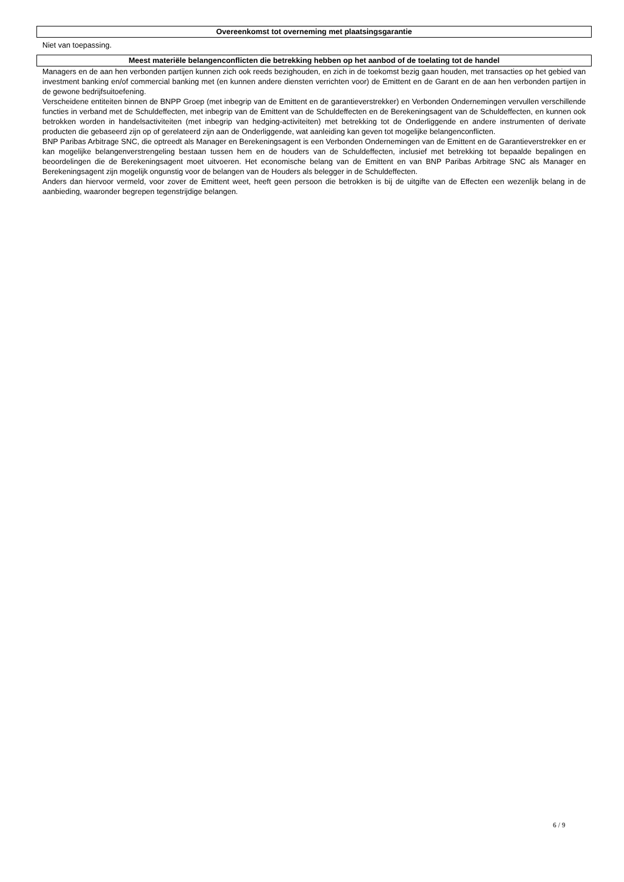Overeenkomst tot overneming met plaatsingsgarantie
Niet van toepassing.
Meest materiële belangenconflicten die betrekking hebben op het aanbod of de toelating tot de handel
Managers en de aan hen verbonden partijen kunnen zich ook reeds bezighouden, en zich in de toekomst bezig gaan houden, met transacties op het gebied van investment banking en/of commercial banking met (en kunnen andere diensten verrichten voor) de Emittent en de Garant en de aan hen verbonden partijen in de gewone bedrijfsuitoefening.
Verscheidene entiteiten binnen de BNPP Groep (met inbegrip van de Emittent en de garantieverstrekker) en Verbonden Ondernemingen vervullen verschillende functies in verband met de Schuldeffecten, met inbegrip van de Emittent van de Schuldeffecten en de Berekeningsagent van de Schuldeffecten, en kunnen ook betrokken worden in handelsactiviteiten (met inbegrip van hedging-activiteiten) met betrekking tot de Onderliggende en andere instrumenten of derivate producten die gebaseerd zijn op of gerelateerd zijn aan de Onderliggende, wat aanleiding kan geven tot mogelijke belangenconflicten.
BNP Paribas Arbitrage SNC, die optreedt als Manager en Berekeningsagent is een Verbonden Ondernemingen van de Emittent en de Garantieverstrekker en er kan mogelijke belangenverstrengeling bestaan tussen hem en de houders van de Schuldeffecten, inclusief met betrekking tot bepaalde bepalingen en beoordelingen die de Berekeningsagent moet uitvoeren. Het economische belang van de Emittent en van BNP Paribas Arbitrage SNC als Manager en Berekeningsagent zijn mogelijk ongunstig voor de belangen van de Houders als belegger in de Schuldeffecten.
Anders dan hiervoor vermeld, voor zover de Emittent weet, heeft geen persoon die betrokken is bij de uitgifte van de Effecten een wezenlijk belang in de aanbieding, waaronder begrepen tegenstrijdige belangen.
6 / 9